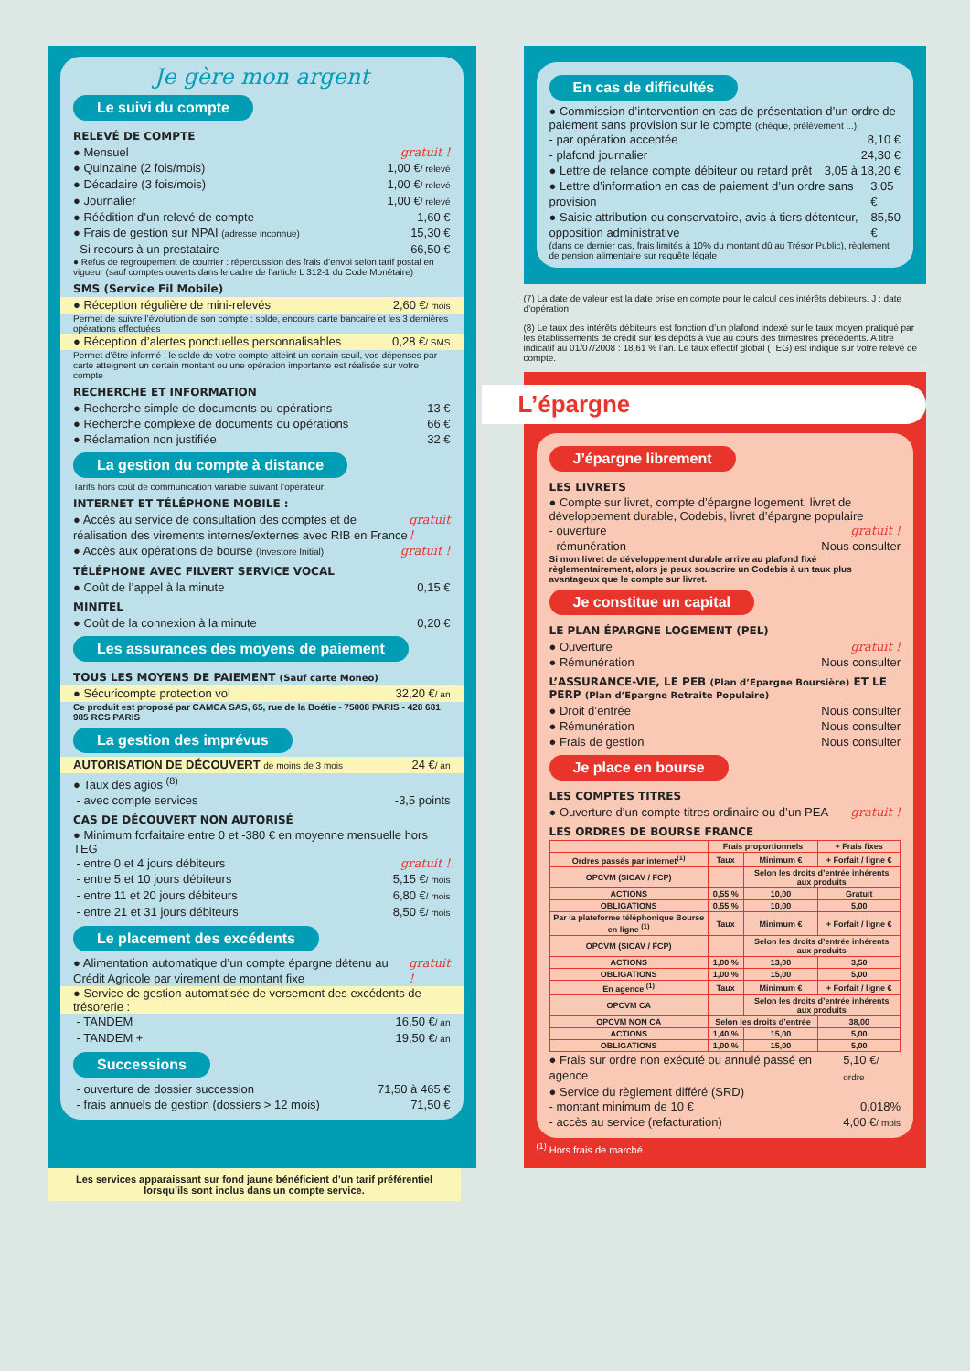Je gère mon argent
Le suivi du compte
RELEVÉ DE COMPTE
● Mensuel gratuit !
● Quinzaine (2 fois/mois) 1,00 €/ relevé
● Décadaire (3 fois/mois) 1,00 €/ relevé
● Journalier 1,00 €/ relevé
● Réédition d’un relevé de compte 1,60 €
● Frais de gestion sur NPAI (adresse inconnue) 15,30 €
Si recours à un prestataire 66,50 €
● Refus de regroupement de courrier : répercussion des frais d’envoi selon tarif postal en vigueur (sauf comptes ouverts dans le cadre de l’article L 312-1 du Code Monétaire)
SMS (Service Fil Mobile)
● Réception régulière de mini-relevés 2,60 €/ mois
Permet de suivre l’évolution de son compte : solde, encours carte bancaire et les 3 dernières opérations effectuées
● Réception d’alertes ponctuelles personnalisables 0,28 €/ SMS
Permet d’être informé ; le solde de votre compte atteint un certain seuil, vos dépenses par carte atteignent un certain montant ou une opération importante est réalisée sur votre compte
RECHERCHE ET INFORMATION
● Recherche simple de documents ou opérations 13 €
● Recherche complexe de documents ou opérations 66 €
● Réclamation non justifiée 32 €
La gestion du compte à distance
Tarifs hors coût de communication variable suivant l’opérateur
INTERNET ET TÉLÉPHONE MOBILE :
● Accès au service de consultation des comptes et de réalisation des virements internes/externes avec RIB en France gratuit !
● Accès aux opérations de bourse (Investore Initial) gratuit !
TÉLÉPHONE AVEC FILVERT SERVICE VOCAL
● Coût de l’appel à la minute 0,15 €
MINITEL
● Coût de la connexion à la minute 0,20 €
Les assurances des moyens de paiement
TOUS LES MOYENS DE PAIEMENT (Sauf carte Moneo)
● Sécuricompte protection vol 32,20 €/ an
Ce produit est proposé par CAMCA SAS, 65, rue de la Boétie - 75008 PARIS - 428 681 985 RCS PARIS
La gestion des imprévus
AUTORISATION DE DÉCOUVERT de moins de 3 mois 24 €/ an
● Taux des agios <sup>(8)</sup>
- avec compte services -3,5 points
CAS DE DÉCOUVERT NON AUTORISÉ
● Minimum forfaitaire entre 0 et -380 € en moyenne mensuelle hors TEG
- entre 0 et 4 jours débiteurs gratuit !
- entre 5 et 10 jours débiteurs 5,15 €/ mois
- entre 11 et 20 jours débiteurs 6,80 €/ mois
- entre 21 et 31 jours débiteurs 8,50 €/ mois
Le placement des excédents
● Alimentation automatique d’un compte épargne détenu au Crédit Agricole par virement de montant fixe gratuit !
● Service de gestion automatisée de versement des excédents de trésorerie :
- TANDEM 16,50 €/ an
- TANDEM + 19,50 €/ an
Successions
- ouverture de dossier succession 71,50 à 465 €
- frais annuels de gestion (dossiers > 12 mois) 71,50 €
En cas de difficultés
● Commission d’intervention en cas de présentation d’un ordre de paiement sans provision sur le compte (chèque, prélèvement ...)
- par opération acceptée 8,10 €
- plafond journalier 24,30 €
● Lettre de relance compte débiteur ou retard prêt 3,05 à 18,20 €
● Lettre d’information en cas de paiement d’un ordre sans provision 3,05 €
● Saisie attribution ou conservatoire, avis à tiers détenteur, opposition administrative 85,50 €
(dans ce dernier cas, frais limités à 10% du montant dû au Trésor Public), règlement de pension alimentaire sur requête légale
(7) La date de valeur est la date prise en compte pour le calcul des intérêts débiteurs. J : date d’opération
(8) Le taux des intérêts débiteurs est fonction d’un plafond indexé sur le taux moyen pratiqué par les établissements de crédit sur les dépôts à vue au cours des trimestres précédents. A titre indicatif au 01/07/2008 : 18,61 % l’an. Le taux effectif global (TEG) est indiqué sur votre relevé de compte.
L’épargne
J’épargne librement
LES LIVRETS
● Compte sur livret, compte d’épargne logement, livret de développement durable, Codebis, livret d’épargne populaire
- ouverture gratuit !
- rémunération Nous consulter
Si mon livret de développement durable arrive au plafond fixé règlementairement, alors je peux souscrire un Codebis à un taux plus avantageux que le compte sur livret.
Je constitue un capital
LE PLAN ÉPARGNE LOGEMENT (PEL)
● Ouverture gratuit !
● Rémunération Nous consulter
L’ASSURANCE-VIE, LE PEB (Plan d’Epargne Boursière) ET LE PERP (Plan d’Epargne Retraite Populaire)
● Droit d’entrée Nous consulter
● Rémunération Nous consulter
● Frais de gestion Nous consulter
Je place en bourse
LES COMPTES TITRES
● Ouverture d’un compte titres ordinaire ou d’un PEA gratuit !
LES ORDRES DE BOURSE FRANCE
| | Frais proportionnels | | + Frais fixes |
| --- | --- | --- | --- |
| Ordres passés par internet<sup>(1)</sup> | Taux | Minimum € | + Forfait / ligne € |
| OPCVM (SICAV / FCP) | | Selon les droits d’entrée inhérents aux produits | |
| ACTIONS | 0,55 % | 10,00 | Gratuit |
| OBLIGATIONS | 0,55 % | 10,00 | 5,00 |
| Par la plateforme téléphonique Bourse en ligne <sup>(1)</sup> | Taux | Minimum € | + Forfait / ligne € |
| OPCVM (SICAV / FCP) | | Selon les droits d’entrée inhérents aux produits | |
| ACTIONS | 1,00 % | 13,00 | 3,50 |
| OBLIGATIONS | 1,00 % | 15,00 | 5,00 |
| En agence <sup>(1)</sup> | Taux | Minimum € | + Forfait / ligne € |
| OPCVM CA | | Selon les droits d’entrée inhérents aux produits | |
| OPCVM NON CA | Selon les droits d’entrée | | 38,00 |
| ACTIONS | 1,40 % | 15,00 | 5,00 |
| OBLIGATIONS | 1,00 % | 15,00 | 5,00 |
● Frais sur ordre non exécuté ou annulé passé en agence 5,10 €/ ordre
● Service du règlement différé (SRD)
- montant minimum de 10 € 0,018%
- accès au service (refacturation) 4,00 €/ mois
<sup>(1)</sup> Hors frais de marché
Les services apparaissant sur fond jaune bénéficient d’un tarif préférentiel lorsqu’ils sont inclus dans un compte service.